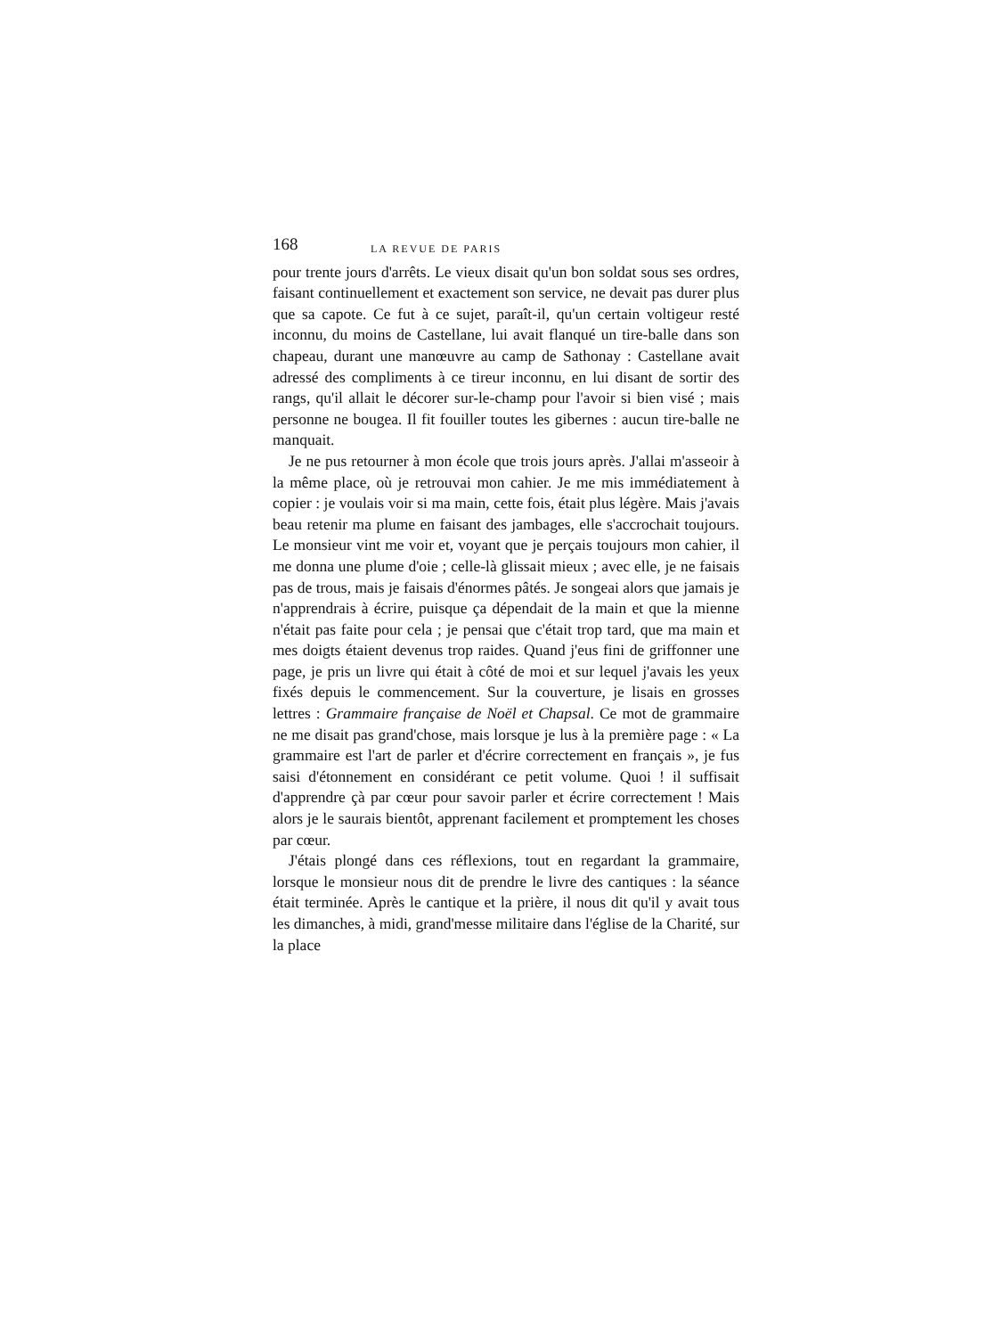168 LA REVUE DE PARIS
pour trente jours d'arrêts. Le vieux disait qu'un bon soldat sous ses ordres, faisant continuellement et exactement son service, ne devait pas durer plus que sa capote. Ce fut à ce sujet, paraît-il, qu'un certain voltigeur resté inconnu, du moins de Castellane, lui avait flanqué un tire-balle dans son chapeau, durant une manœuvre au camp de Sathonay : Castellane avait adressé des compliments à ce tireur inconnu, en lui disant de sortir des rangs, qu'il allait le décorer sur-le-champ pour l'avoir si bien visé ; mais personne ne bougea. Il fit fouiller toutes les gibernes : aucun tire-balle ne manquait.
Je ne pus retourner à mon école que trois jours après. J'allai m'asseoir à la même place, où je retrouvai mon cahier. Je me mis immédiatement à copier : je voulais voir si ma main, cette fois, était plus légère. Mais j'avais beau retenir ma plume en faisant des jambages, elle s'accrochait toujours. Le monsieur vint me voir et, voyant que je perçais toujours mon cahier, il me donna une plume d'oie ; celle-là glissait mieux ; avec elle, je ne faisais pas de trous, mais je faisais d'énormes pâtés. Je songeai alors que jamais je n'apprendrais à écrire, puisque ça dépendait de la main et que la mienne n'était pas faite pour cela ; je pensai que c'était trop tard, que ma main et mes doigts étaient devenus trop raides. Quand j'eus fini de griffonner une page, je pris un livre qui était à côté de moi et sur lequel j'avais les yeux fixés depuis le commencement. Sur la couverture, je lisais en grosses lettres : Grammaire française de Noël et Chapsal. Ce mot de grammaire ne me disait pas grand'chose, mais lorsque je lus à la première page : « La grammaire est l'art de parler et d'écrire correctement en français », je fus saisi d'étonnement en considérant ce petit volume. Quoi ! il suffisait d'apprendre çà par cœur pour savoir parler et écrire correctement ! Mais alors je le saurais bientôt, apprenant facilement et promptement les choses par cœur.
J'étais plongé dans ces réflexions, tout en regardant la grammaire, lorsque le monsieur nous dit de prendre le livre des cantiques : la séance était terminée. Après le cantique et la prière, il nous dit qu'il y avait tous les dimanches, à midi, grand'messe militaire dans l'église de la Charité, sur la place